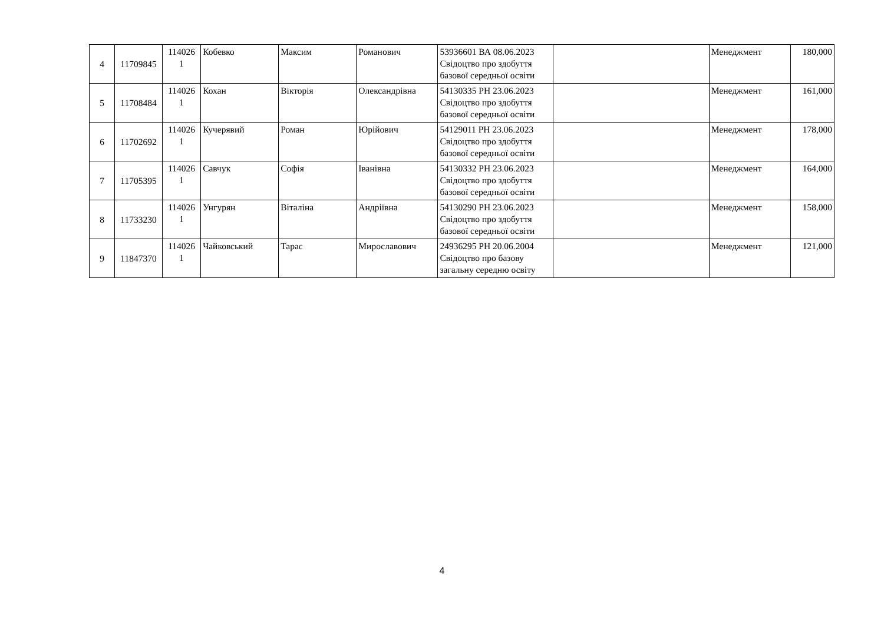| 4 | 11709845 | 114026 1 | Кобевко | Максим | Романович | 53936601 ВА 08.06.2023 Свідоцтво про здобуття базової середньої освіти | | Менеджмент | 180,000 |
| 5 | 11708484 | 114026 1 | Кохан | Вікторія | Олександрівна | 54130335 РН 23.06.2023 Свідоцтво про здобуття базової середньої освіти | | Менеджмент | 161,000 |
| 6 | 11702692 | 114026 1 | Кучерявий | Роман | Юрійович | 54129011 РН 23.06.2023 Свідоцтво про здобуття базової середньої освіти | | Менеджмент | 178,000 |
| 7 | 11705395 | 114026 1 | Савчук | Софія | Іванівна | 54130332 РН 23.06.2023 Свідоцтво про здобуття базової середньої освіти | | Менеджмент | 164,000 |
| 8 | 11733230 | 114026 1 | Унгурян | Віталіна | Андріївна | 54130290 РН 23.06.2023 Свідоцтво про здобуття базової середньої освіти | | Менеджмент | 158,000 |
| 9 | 11847370 | 114026 1 | Чайковський | Тарас | Мирославович | 24936295 РН 20.06.2004 Свідоцтво про базову загальну середню освіту | | Менеджмент | 121,000 |
4